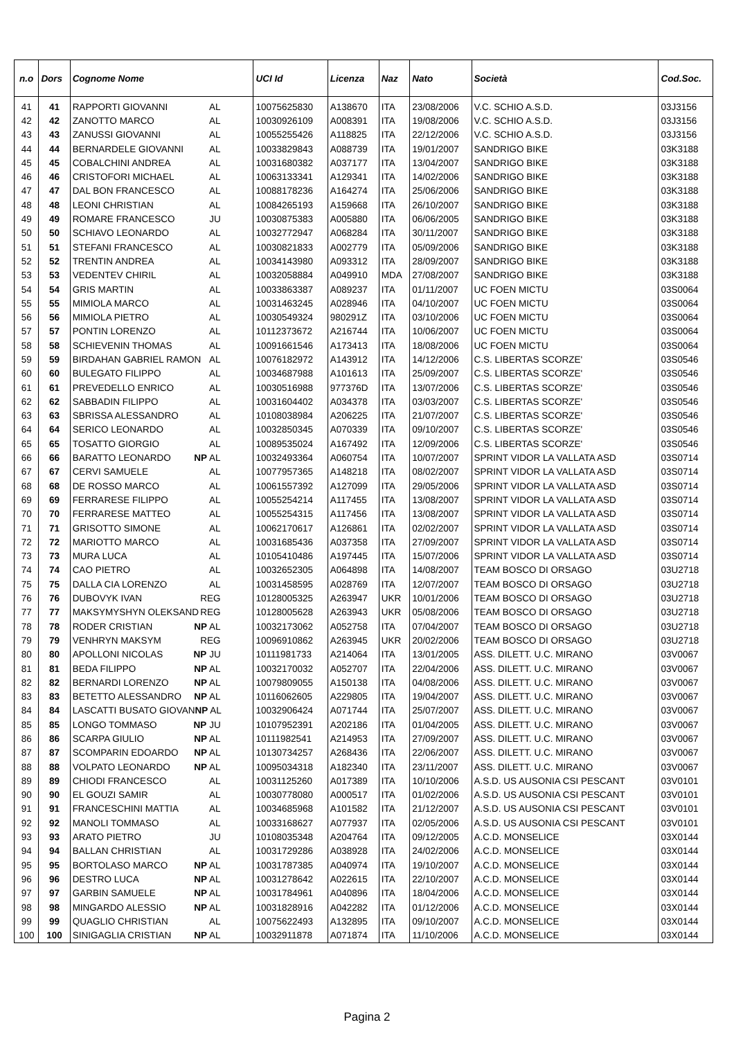| n.o | Dors | Cognome Nome | UCI Id | Licenza | Naz | Nato | Società | Cod.Soc. |
| --- | --- | --- | --- | --- | --- | --- | --- | --- |
| 41 | 41 | RAPPORTI GIOVANNI AL | 10075625830 | A138670 | ITA | 23/08/2006 | V.C. SCHIO A.S.D. | 03J3156 |
| 42 | 42 | ZANOTTO MARCO AL | 10030926109 | A008391 | ITA | 19/08/2006 | V.C. SCHIO A.S.D. | 03J3156 |
| 43 | 43 | ZANUSSI GIOVANNI AL | 10055255426 | A118825 | ITA | 22/12/2006 | V.C. SCHIO A.S.D. | 03J3156 |
| 44 | 44 | BERNARDELE GIOVANNI AL | 10033829843 | A088739 | ITA | 19/01/2007 | SANDRIGO BIKE | 03K3188 |
| 45 | 45 | COBALCHINI ANDREA AL | 10031680382 | A037177 | ITA | 13/04/2007 | SANDRIGO BIKE | 03K3188 |
| 46 | 46 | CRISTOFORI MICHAEL AL | 10063133341 | A129341 | ITA | 14/02/2006 | SANDRIGO BIKE | 03K3188 |
| 47 | 47 | DAL BON FRANCESCO AL | 10088178236 | A164274 | ITA | 25/06/2006 | SANDRIGO BIKE | 03K3188 |
| 48 | 48 | LEONI CHRISTIAN AL | 10084265193 | A159668 | ITA | 26/10/2007 | SANDRIGO BIKE | 03K3188 |
| 49 | 49 | ROMARE FRANCESCO JU | 10030875383 | A005880 | ITA | 06/06/2005 | SANDRIGO BIKE | 03K3188 |
| 50 | 50 | SCHIAVO LEONARDO AL | 10032772947 | A068284 | ITA | 30/11/2007 | SANDRIGO BIKE | 03K3188 |
| 51 | 51 | STEFANI FRANCESCO AL | 10030821833 | A002779 | ITA | 05/09/2006 | SANDRIGO BIKE | 03K3188 |
| 52 | 52 | TRENTIN ANDREA AL | 10034143980 | A093312 | ITA | 28/09/2007 | SANDRIGO BIKE | 03K3188 |
| 53 | 53 | VEDENTEV CHIRIL AL | 10032058884 | A049910 | MDA | 27/08/2007 | SANDRIGO BIKE | 03K3188 |
| 54 | 54 | GRIS MARTIN AL | 10033863387 | A089237 | ITA | 01/11/2007 | UC FOEN MICTU | 03S0064 |
| 55 | 55 | MIMIOLA MARCO AL | 10031463245 | A028946 | ITA | 04/10/2007 | UC FOEN MICTU | 03S0064 |
| 56 | 56 | MIMIOLA PIETRO AL | 10030549324 | 980291Z | ITA | 03/10/2006 | UC FOEN MICTU | 03S0064 |
| 57 | 57 | PONTIN LORENZO AL | 10112373672 | A216744 | ITA | 10/06/2007 | UC FOEN MICTU | 03S0064 |
| 58 | 58 | SCHIEVENIN THOMAS AL | 10091661546 | A173413 | ITA | 18/08/2006 | UC FOEN MICTU | 03S0064 |
| 59 | 59 | BIRDAHAN GABRIEL RAMON AL | 10076182972 | A143912 | ITA | 14/12/2006 | C.S. LIBERTAS SCORZE' | 03S0546 |
| 60 | 60 | BULEGATO FILIPPO AL | 10034687988 | A101613 | ITA | 25/09/2007 | C.S. LIBERTAS SCORZE' | 03S0546 |
| 61 | 61 | PREVEDELLO ENRICO AL | 10030516988 | 977376D | ITA | 13/07/2006 | C.S. LIBERTAS SCORZE' | 03S0546 |
| 62 | 62 | SABBADIN FILIPPO AL | 10031604402 | A034378 | ITA | 03/03/2007 | C.S. LIBERTAS SCORZE' | 03S0546 |
| 63 | 63 | SBRISSA ALESSANDRO AL | 10108038984 | A206225 | ITA | 21/07/2007 | C.S. LIBERTAS SCORZE' | 03S0546 |
| 64 | 64 | SERICO LEONARDO AL | 10032850345 | A070339 | ITA | 09/10/2007 | C.S. LIBERTAS SCORZE' | 03S0546 |
| 65 | 65 | TOSATTO GIORGIO AL | 10089535024 | A167492 | ITA | 12/09/2006 | C.S. LIBERTAS SCORZE' | 03S0546 |
| 66 | 66 | BARATTO LEONARDO NP AL | 10032493364 | A060754 | ITA | 10/07/2007 | SPRINT VIDOR LA VALLATA ASD | 03S0714 |
| 67 | 67 | CERVI SAMUELE AL | 10077957365 | A148218 | ITA | 08/02/2007 | SPRINT VIDOR LA VALLATA ASD | 03S0714 |
| 68 | 68 | DE ROSSO MARCO AL | 10061557392 | A127099 | ITA | 29/05/2006 | SPRINT VIDOR LA VALLATA ASD | 03S0714 |
| 69 | 69 | FERRARESE FILIPPO AL | 10055254214 | A117455 | ITA | 13/08/2007 | SPRINT VIDOR LA VALLATA ASD | 03S0714 |
| 70 | 70 | FERRARESE MATTEO AL | 10055254315 | A117456 | ITA | 13/08/2007 | SPRINT VIDOR LA VALLATA ASD | 03S0714 |
| 71 | 71 | GRISOTTO SIMONE AL | 10062170617 | A126861 | ITA | 02/02/2007 | SPRINT VIDOR LA VALLATA ASD | 03S0714 |
| 72 | 72 | MARIOTTO MARCO AL | 10031685436 | A037358 | ITA | 27/09/2007 | SPRINT VIDOR LA VALLATA ASD | 03S0714 |
| 73 | 73 | MURA LUCA AL | 10105410486 | A197445 | ITA | 15/07/2006 | SPRINT VIDOR LA VALLATA ASD | 03S0714 |
| 74 | 74 | CAO PIETRO AL | 10032652305 | A064898 | ITA | 14/08/2007 | TEAM BOSCO DI ORSAGO | 03U2718 |
| 75 | 75 | DALLA CIA LORENZO AL | 10031458595 | A028769 | ITA | 12/07/2007 | TEAM BOSCO DI ORSAGO | 03U2718 |
| 76 | 76 | DUBOVYK IVAN REG | 10128005325 | A263947 | UKR | 10/01/2006 | TEAM BOSCO DI ORSAGO | 03U2718 |
| 77 | 77 | MAKSYMYSHYN OLEKSAND REG | 10128005628 | A263943 | UKR | 05/08/2006 | TEAM BOSCO DI ORSAGO | 03U2718 |
| 78 | 78 | RODER CRISTIAN NP AL | 10032173062 | A052758 | ITA | 07/04/2007 | TEAM BOSCO DI ORSAGO | 03U2718 |
| 79 | 79 | VENHRYN MAKSYM REG | 10096910862 | A263945 | UKR | 20/02/2006 | TEAM BOSCO DI ORSAGO | 03U2718 |
| 80 | 80 | APOLLONI NICOLAS NP JU | 10111981733 | A214064 | ITA | 13/01/2005 | ASS. DILETT. U.C. MIRANO | 03V0067 |
| 81 | 81 | BEDA FILIPPO NP AL | 10032170032 | A052707 | ITA | 22/04/2006 | ASS. DILETT. U.C. MIRANO | 03V0067 |
| 82 | 82 | BERNARDI LORENZO NP AL | 10079809055 | A150138 | ITA | 04/08/2006 | ASS. DILETT. U.C. MIRANO | 03V0067 |
| 83 | 83 | BETETTO ALESSANDRO NP AL | 10116062605 | A229805 | ITA | 19/04/2007 | ASS. DILETT. U.C. MIRANO | 03V0067 |
| 84 | 84 | LASCATTI BUSATO GIOVAN NP AL | 10032906424 | A071744 | ITA | 25/07/2007 | ASS. DILETT. U.C. MIRANO | 03V0067 |
| 85 | 85 | LONGO TOMMASO NP JU | 10107952391 | A202186 | ITA | 01/04/2005 | ASS. DILETT. U.C. MIRANO | 03V0067 |
| 86 | 86 | SCARPA GIULIO NP AL | 10111982541 | A214953 | ITA | 27/09/2007 | ASS. DILETT. U.C. MIRANO | 03V0067 |
| 87 | 87 | SCOMPARIN EDOARDO NP AL | 10130734257 | A268436 | ITA | 22/06/2007 | ASS. DILETT. U.C. MIRANO | 03V0067 |
| 88 | 88 | VOLPATO LEONARDO NP AL | 10095034318 | A182340 | ITA | 23/11/2007 | ASS. DILETT. U.C. MIRANO | 03V0067 |
| 89 | 89 | CHIODI FRANCESCO AL | 10031125260 | A017389 | ITA | 10/10/2006 | A.S.D. US AUSONIA CSI PESCANT | 03V0101 |
| 90 | 90 | EL GOUZI SAMIR AL | 10030778080 | A000517 | ITA | 01/02/2006 | A.S.D. US AUSONIA CSI PESCANT | 03V0101 |
| 91 | 91 | FRANCESCHINI MATTIA AL | 10034685968 | A101582 | ITA | 21/12/2007 | A.S.D. US AUSONIA CSI PESCANT | 03V0101 |
| 92 | 92 | MANOLI TOMMASO AL | 10033168627 | A077937 | ITA | 02/05/2006 | A.S.D. US AUSONIA CSI PESCANT | 03V0101 |
| 93 | 93 | ARATO PIETRO JU | 10108035348 | A204764 | ITA | 09/12/2005 | A.C.D. MONSELICE | 03X0144 |
| 94 | 94 | BALLAN CHRISTIAN AL | 10031729286 | A038928 | ITA | 24/02/2006 | A.C.D. MONSELICE | 03X0144 |
| 95 | 95 | BORTOLASO MARCO NP AL | 10031787385 | A040974 | ITA | 19/10/2007 | A.C.D. MONSELICE | 03X0144 |
| 96 | 96 | DESTRO LUCA NP AL | 10031278642 | A022615 | ITA | 22/10/2007 | A.C.D. MONSELICE | 03X0144 |
| 97 | 97 | GARBIN SAMUELE NP AL | 10031784961 | A040896 | ITA | 18/04/2006 | A.C.D. MONSELICE | 03X0144 |
| 98 | 98 | MINGARDO ALESSIO NP AL | 10031828916 | A042282 | ITA | 01/12/2006 | A.C.D. MONSELICE | 03X0144 |
| 99 | 99 | QUAGLIO CHRISTIAN AL | 10075622493 | A132895 | ITA | 09/10/2007 | A.C.D. MONSELICE | 03X0144 |
| 100 | 100 | SINIGAGLIA CRISTIAN NP AL | 10032911878 | A071874 | ITA | 11/10/2006 | A.C.D. MONSELICE | 03X0144 |
Pagina 2